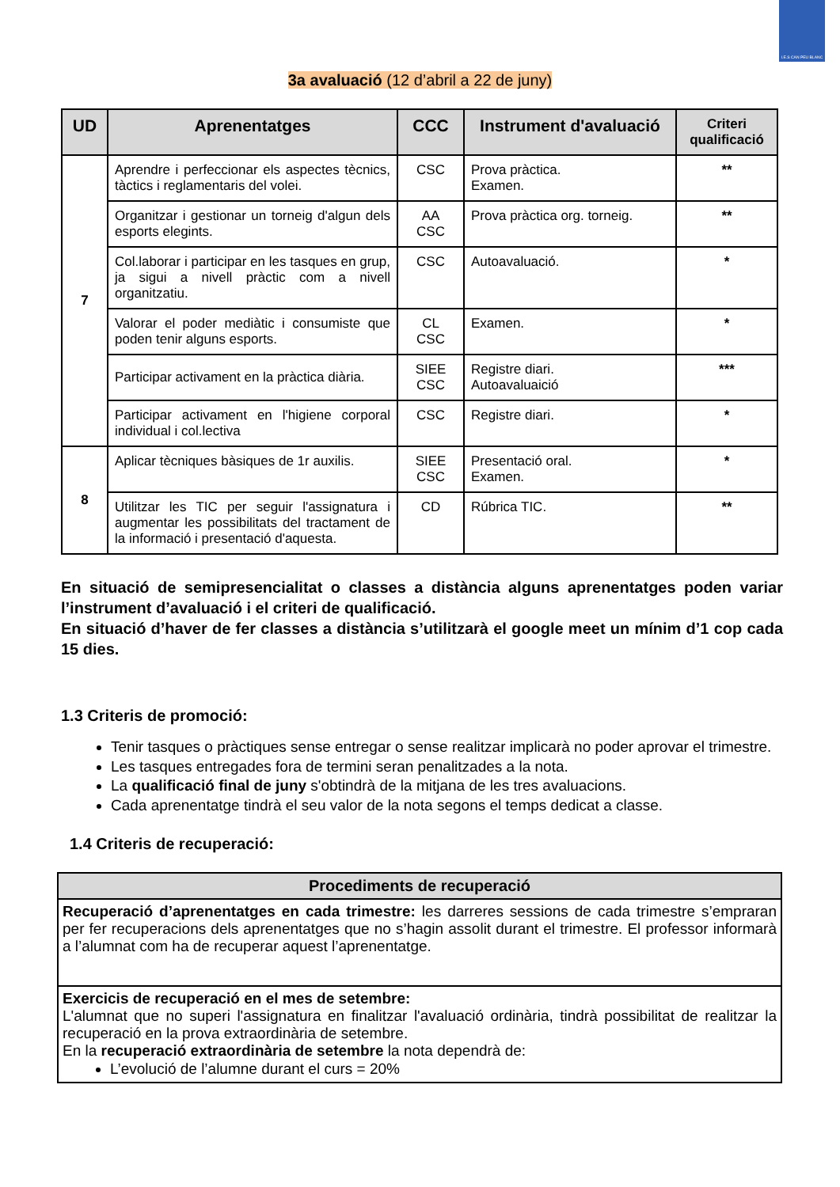I.E.S CAN PEU BLANC
3a avaluació (12 d’abril a 22 de juny)
| UD | Aprenentatges | CCC | Instrument d'avaluació | Criteri qualificació |
| --- | --- | --- | --- | --- |
| 7 | Aprendre i perfeccionar els aspectes tècnics, tàctics i reglamentaris del volei. | CSC | Prova pràctica. Examen. | ** |
| | Organitzar i gestionar un torneig d'algun dels esports elegints. | AA CSC | Prova pràctica org. torneig. | ** |
| | Col.laborar i participar en les tasques en grup, ja sigui a nivell pràctic com a nivell organitzatiu. | CSC | Autoavaluació. | * |
| | Valorar el poder mediàtic i consumiste que poden tenir alguns esports. | CL CSC | Examen. | * |
| | Participar activament en la pràctica diària. | SIEE CSC | Registre diari. Autoavaluaició | *** |
| | Participar activament en l'higiene corporal individual i col.lectiva | CSC | Registre diari. | * |
| 8 | Aplicar tècniques bàsiques de 1r auxilis. | SIEE CSC | Presentació oral. Examen. | * |
| | Utilitzar les TIC per seguir l'assignatura i augmentar les possibilitats del tractament de la informació i presentació d'aquesta. | CD | Rúbrica TIC. | ** |
En situació de semipresencialitat o classes a distància alguns aprenentatges poden variar l’instrument d’avaluació i el criteri de qualificació.
En situació d’haver de fer classes a distància s’utilitzarà el google meet un mínim d’1 cop cada 15 dies.
1.3 Criteris de promoció:
Tenir tasques o pràctiques sense entregar o sense realitzar implicarà no poder aprovar el trimestre.
Les tasques entregades fora de termini seran penalitzades a la nota.
La qualificació final de juny s'obtindrà de la mitjana de les tres avaluacions.
Cada aprenentatge tindrà el seu valor de la nota segons el temps dedicat a classe.
1.4 Criteris de recuperació:
| Procediments de recuperació |
| --- |
| Recuperació d’aprenentatges en cada trimestre: les darreres sessions de cada trimestre s’empraran per fer recuperacions dels aprenentatges que no s’hagin assolit durant el trimestre. El professor informarà a l’alumnat com ha de recuperar aquest l’aprenentatge. |
| Exercicis de recuperació en el mes de setembre: L'alumnat que no superi l'assignatura en finalitzar l'avaluació ordinària, tindrà possibilitat de realitzar la recuperació en la prova extraordinària de setembre. En la recuperació extraordinària de setembre la nota dependrà de: L’evolució de l’alumne durant el curs = 20% |